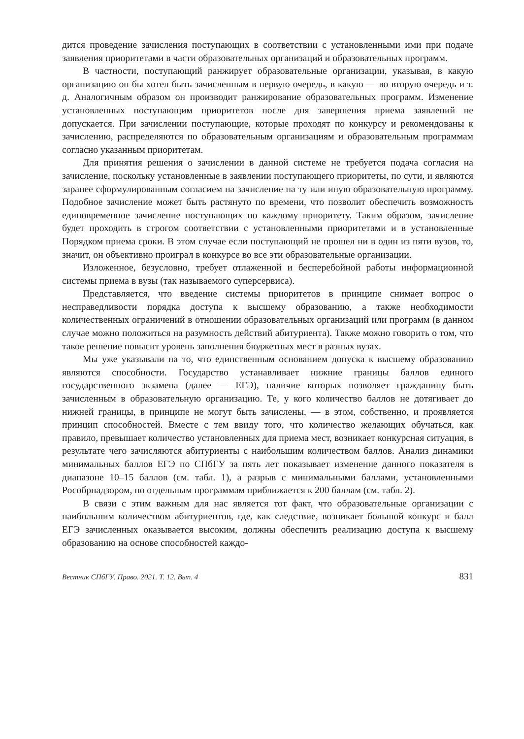дится проведение зачисления поступающих в соответствии с установленными ими при подаче заявления приоритетами в части образовательных организаций и образовательных программ.
В частности, поступающий ранжирует образовательные организации, указывая, в какую организацию он бы хотел быть зачисленным в первую очередь, в какую — во вторую очередь и т. д. Аналогичным образом он производит ранжирование образовательных программ. Изменение установленных поступающим приоритетов после дня завершения приема заявлений не допускается. При зачислении поступающие, которые проходят по конкурсу и рекомендованы к зачислению, распределяются по образовательным организациям и образовательным программам согласно указанным приоритетам.
Для принятия решения о зачислении в данной системе не требуется подача согласия на зачисление, поскольку установленные в заявлении поступающего приоритеты, по сути, и являются заранее сформулированным согласием на зачисление на ту или иную образовательную программу. Подобное зачисление может быть растянуто по времени, что позволит обеспечить возможность единовременное зачисление поступающих по каждому приоритету. Таким образом, зачисление будет проходить в строгом соответствии с установленными приоритетами и в установленные Порядком приема сроки. В этом случае если поступающий не прошел ни в один из пяти вузов, то, значит, он объективно проиграл в конкурсе во все эти образовательные организации.
Изложенное, безусловно, требует отлаженной и бесперебойной работы информационной системы приема в вузы (так называемого суперсервиса).
Представляется, что введение системы приоритетов в принципе снимает вопрос о несправедливости порядка доступа к высшему образованию, а также необходимости количественных ограничений в отношении образовательных организаций или программ (в данном случае можно положиться на разумность действий абитуриента). Также можно говорить о том, что такое решение повысит уровень заполнения бюджетных мест в разных вузах.
Мы уже указывали на то, что единственным основанием допуска к высшему образованию являются способности. Государство устанавливает нижние границы баллов единого государственного экзамена (далее — ЕГЭ), наличие которых позволяет гражданину быть зачисленным в образовательную организацию. Те, у кого количество баллов не дотягивает до нижней границы, в принципе не могут быть зачислены, — в этом, собственно, и проявляется принцип способностей. Вместе с тем ввиду того, что количество желающих обучаться, как правило, превышает количество установленных для приема мест, возникает конкурсная ситуация, в результате чего зачисляются абитуриенты с наибольшим количеством баллов. Анализ динамики минимальных баллов ЕГЭ по СПбГУ за пять лет показывает изменение данного показателя в диапазоне 10–15 баллов (см. табл. 1), а разрыв с минимальными баллами, установленными Рособрнадзором, по отдельным программам приближается к 200 баллам (см. табл. 2).
В связи с этим важным для нас является тот факт, что образовательные организации с наибольшим количеством абитуриентов, где, как следствие, возникает большой конкурс и балл ЕГЭ зачисленных оказывается высоким, должны обеспечить реализацию доступа к высшему образованию на основе способностей каждо-
Вестник СПбГУ. Право. 2021. Т. 12. Вып. 4 831